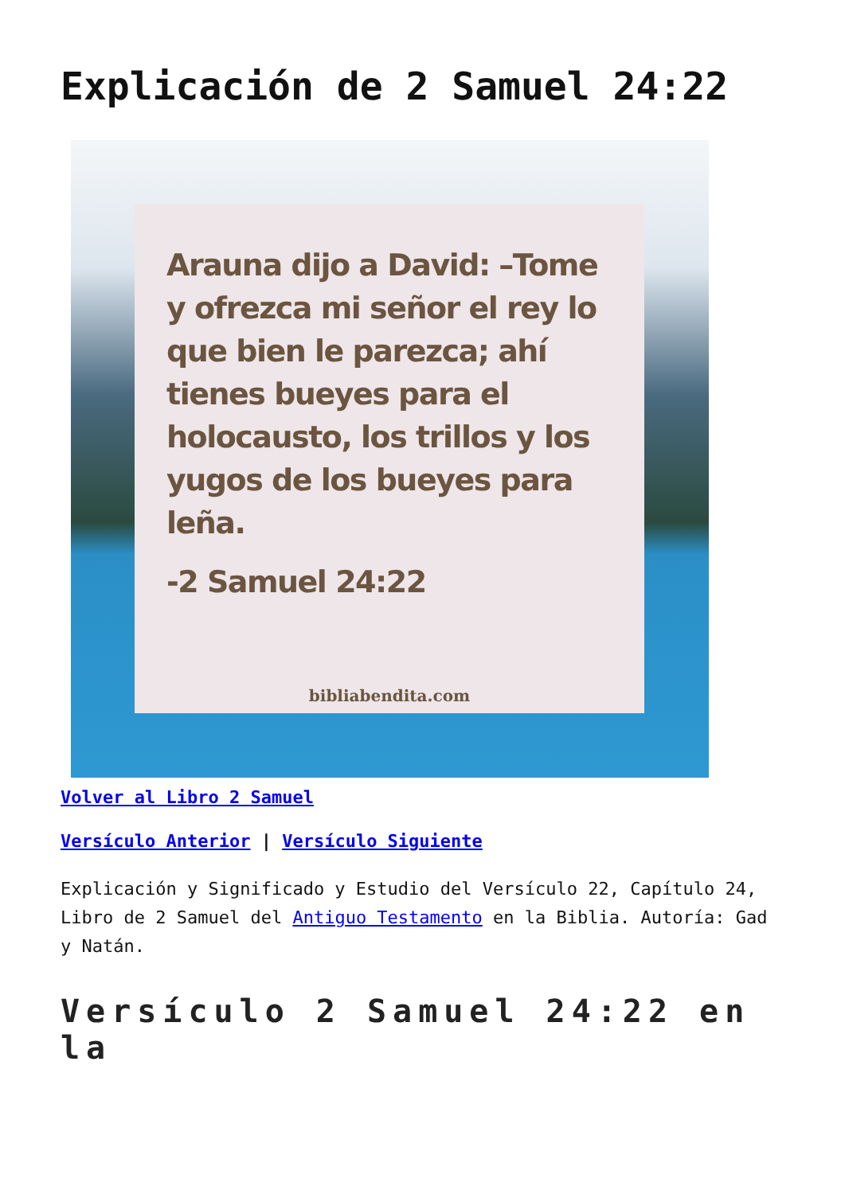Explicación de 2 Samuel 24:22
Arauna dijo a David: –Tome y ofrezca mi señor el rey lo que bien le parezca; ahí tienes bueyes para el holocausto, los trillos y los yugos de los bueyes para leña.
-2 Samuel 24:22
bibliabendita.com
Volver al Libro 2 Samuel
Versículo Anterior | Versículo Siguiente
Explicación y Significado y Estudio del Versículo 22, Capítulo 24, Libro de 2 Samuel del Antiguo Testamento en la Biblia. Autoría: Gad y Natán.
Versículo 2 Samuel 24:22 en la